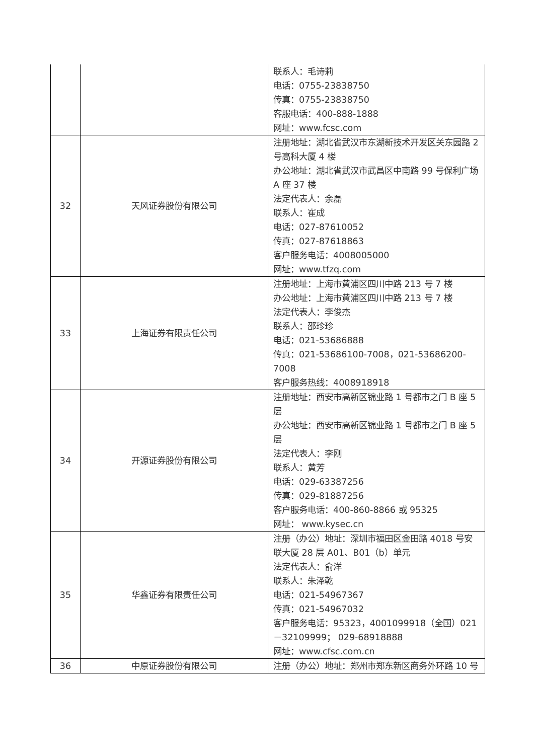| | | 联系人：毛诗莉 电话：0755-23838750 传真：0755-23838750 客服电话：400-888-1888 网址：www.fcsc.com |
| 32 | 天风证券股份有限公司 | 注册地址：湖北省武汉市东湖新技术开发区关东园路 2 号高科大厦 4 楼 办公地址：湖北省武汉市武昌区中南路 99 号保利广场 A 座 37 楼 法定代表人：余磊 联系人：崔成 电话：027-87610052 传真：027-87618863 客户服务电话：4008005000 网址：www.tfzq.com |
| 33 | 上海证券有限责任公司 | 注册地址：上海市黄浦区四川中路 213 号 7 楼 办公地址：上海市黄浦区四川中路 213 号 7 楼 法定代表人：李俊杰 联系人：邵珍珍 电话：021-53686888 传真：021-53686100-7008，021-53686200-7008 客户服务热线：4008918918 |
| 34 | 开源证券股份有限公司 | 注册地址：西安市高新区锦业路 1 号都市之门 B 座 5 层 办公地址：西安市高新区锦业路 1 号都市之门 B 座 5 层 法定代表人：李刚 联系人：黄芳 电话：029-63387256 传真：029-81887256 客户服务电话：400-860-8866 或 95325 网址： www.kysec.cn |
| 35 | 华鑫证券有限责任公司 | 注册（办公）地址：深圳市福田区金田路 4018 号安联大厦 28 层 A01、B01（b）单元 法定代表人：俞洋 联系人：朱泽乾 电话：021-54967367 传真：021-54967032 客户服务电话：95323，4001099918（全国）021－32109999； 029-68918888 网址：www.cfsc.com.cn |
| 36 | 中原证券股份有限公司 | 注册（办公）地址：郑州市郑东新区商务外环路 10 号 |